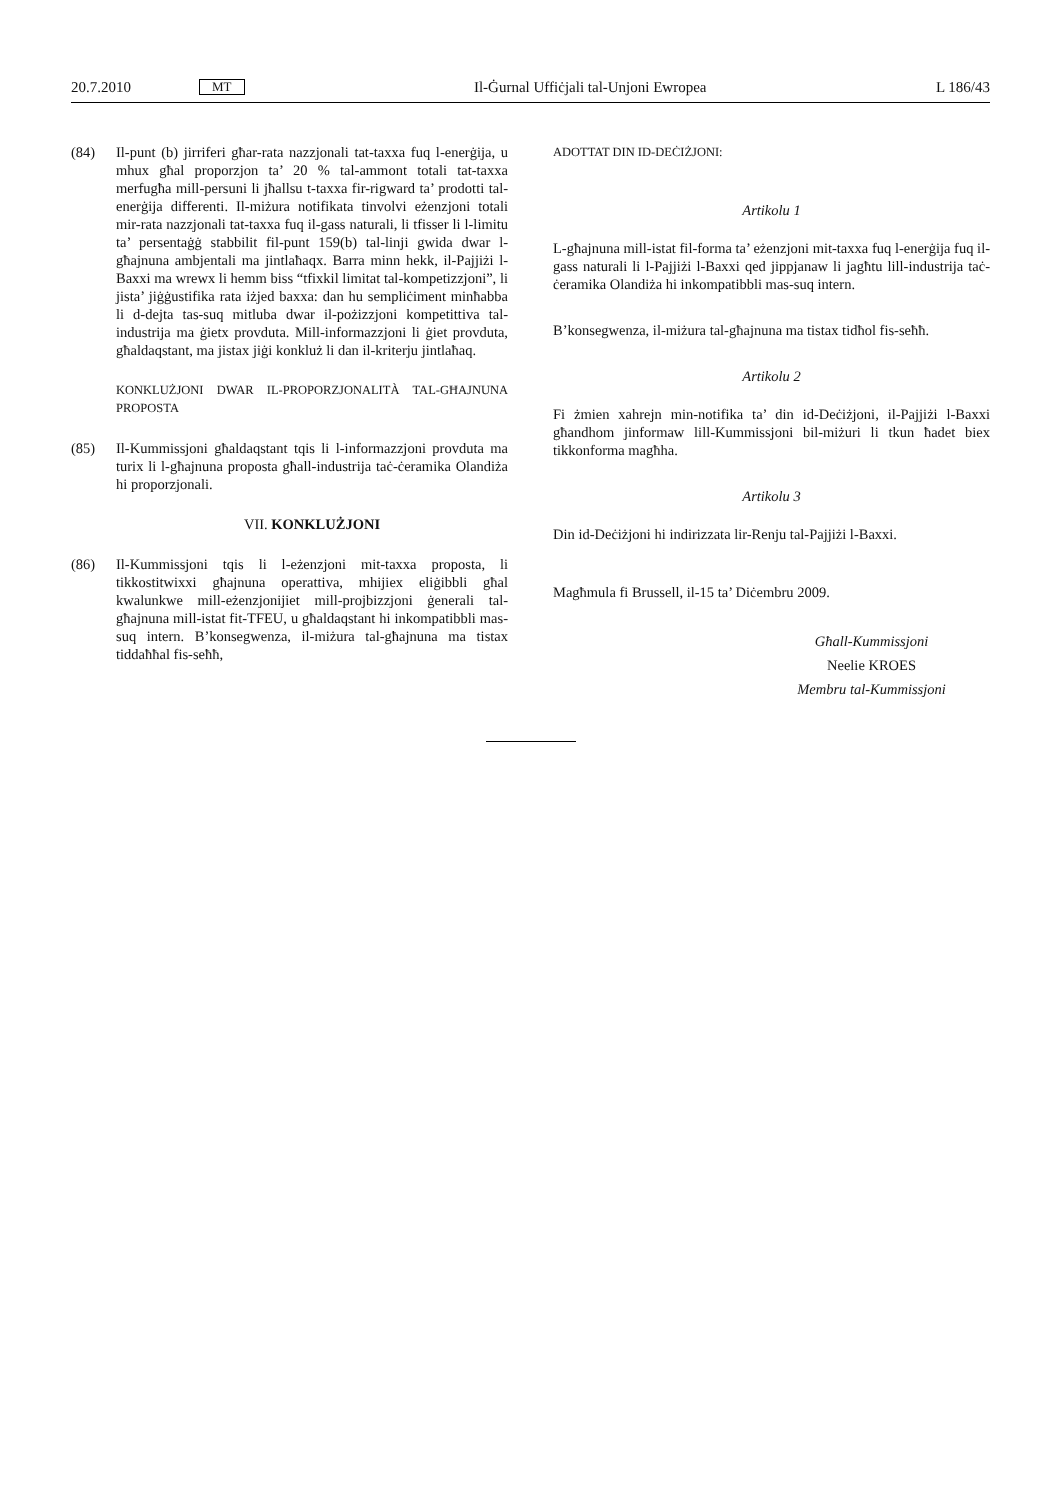20.7.2010 MT Il-Ġurnal Uffiċjali tal-Unjoni Ewropea L 186/43
(84) Il-punt (b) jirriferi għar-rata nazzjonali tat-taxxa fuq l-enerġija, u mhux għal proporzjon ta’ 20 % tal-ammont totali tat-taxxa merfugħa mill-persuni li jħallsu t-taxxa fir-rigward ta’ prodotti tal-enerġija differenti. Il-miżura notifikata tinvolvi eżenzjoni totali mir-rata nazzjonali tat-taxxa fuq il-gass naturali, li tfisser li l-limitu ta’ persentaġġ stabbilit fil-punt 159(b) tal-linji gwida dwar l-għajnuna ambjentali ma jintlaħaqx. Barra minn hekk, il-Pajjiżi l-Baxxi ma wrewx li hemm biss “tfixkil limitat tal-kompetizzjoni”, li jista’ jiġġustifika rata iżjed baxxa: dan hu sempliċiment minħabba li d-dejta tas-suq mitluba dwar il-pożizzjoni kompetittiva tal-industrija ma ġietx provduta. Mill-informazzjoni li ġiet provduta, għaldaqstant, ma jistax jiġi konkluż li dan il-kriterju jintlaħaq.
KONKLUŻJONI DWAR IL-PROPORZJONALITÀ TAL-GĦAJNUNA PROPOSTA
(85) Il-Kummissjoni għaldaqstant tqis li l-informazzjoni provduta ma turix li l-għajnuna proposta għall-industrija taċ-ċeramika Olandiża hi proporzjonali.
VII. KONKLUŻJONI
(86) Il-Kummissjoni tqis li l-eżenzjoni mit-taxxa proposta, li tikkostitwixxi għajnuna operattiva, mhijiex eliġibbli għal kwalunkwe mill-eżenzjonijiet mill-projbizzjoni ġenerali tal-għajnuna mill-istat fit-TFEU, u għaldaqstant hi inkompatibbli mas-suq intern. B’konsegwenza, il-miżura tal-għajnuna ma tistax tiddaħħal fis-seħħ,
ADOTTAT DIN ID-DEĊIŻJONI:
Artikolu 1
L-għajnuna mill-istat fil-forma ta’ eżenzjoni mit-taxxa fuq l-enerġija fuq il-gass naturali li l-Pajjiżi l-Baxxi qed jippjanaw li jagħtu lill-industrija taċ-ċeramika Olandiża hi inkompatibbli mas-suq intern.
B’konsegwenza, il-miżura tal-għajnuna ma tistax tidħol fis-seħħ.
Artikolu 2
Fi żmien xahrejn min-notifika ta’ din id-Deċiżjoni, il-Pajjiżi l-Baxxi għandhom jinformaw lill-Kummissjoni bil-miżuri li tkun ħadet biex tikkonforma magħha.
Artikolu 3
Din id-Deċiżjoni hi indirizzata lir-Renju tal-Pajjiżi l-Baxxi.
Magħmula fi Brussell, il-15 ta’ Diċembru 2009.
Għall-Kummissjoni
Neelie KROES
Membru tal-Kummissjoni